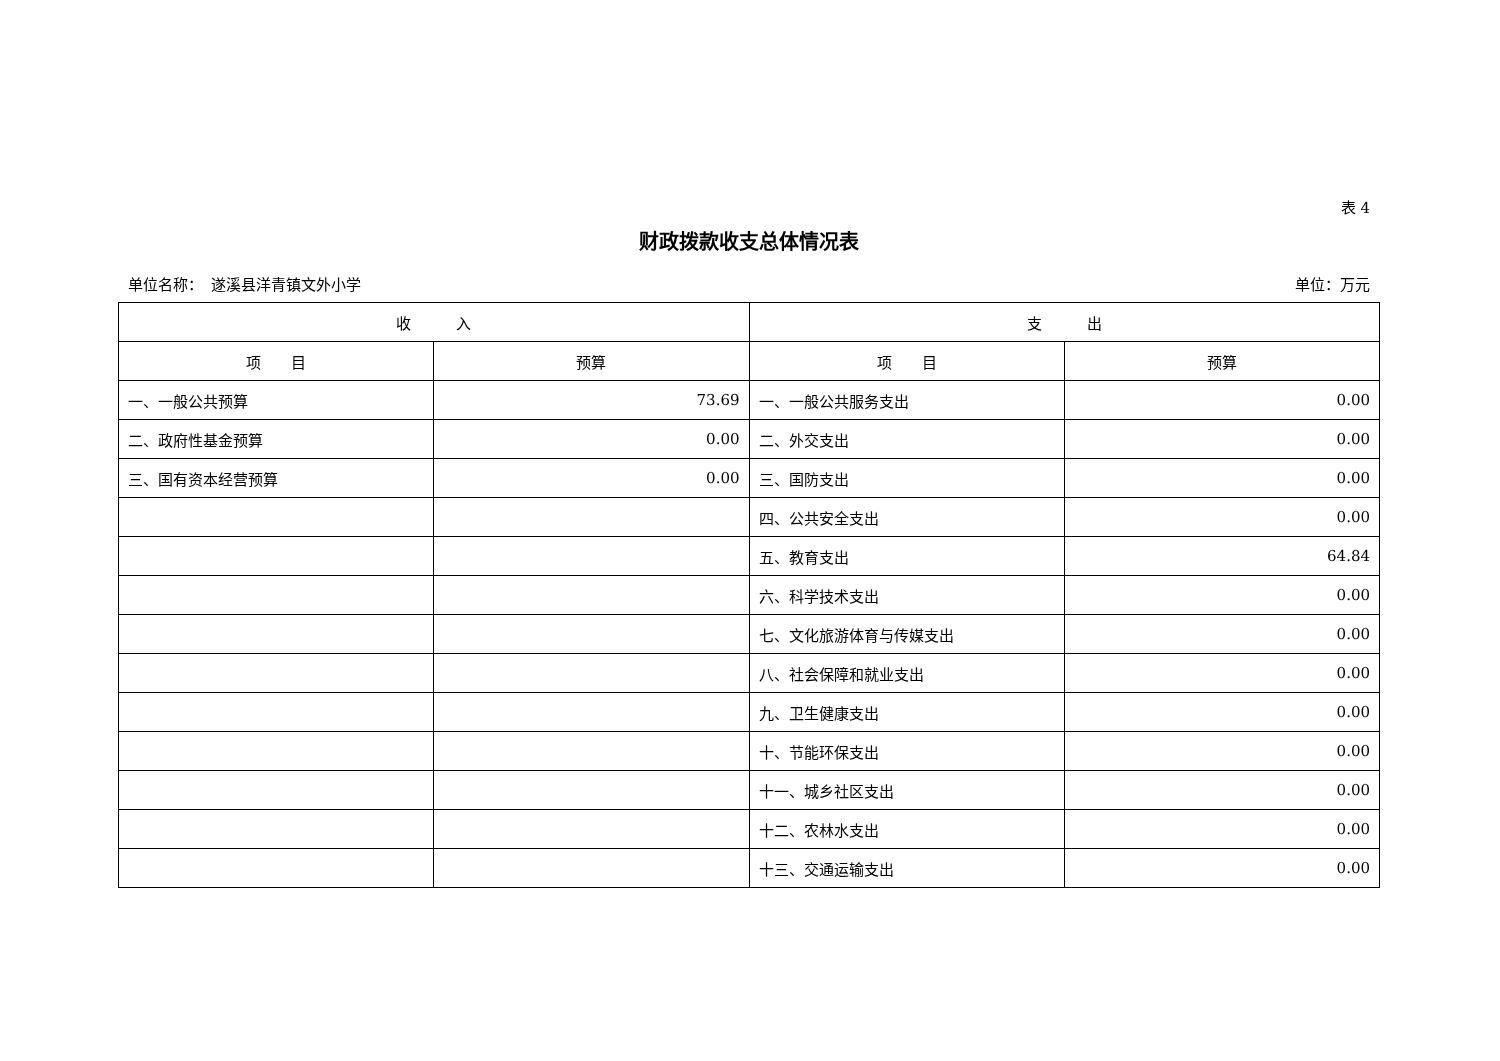表 4
财政拨款收支总体情况表
单位名称：　遂溪县洋青镇文外小学 单位：万元
| 收 入 | | 支 出 | |
| --- | --- | --- | --- |
| 项 目 | 预算 | 项 目 | 预算 |
| 一、一般公共预算 | 73.69 | 一、一般公共服务支出 | 0.00 |
| 二、政府性基金预算 | 0.00 | 二、外交支出 | 0.00 |
| 三、国有资本经营预算 | 0.00 | 三、国防支出 | 0.00 |
| | | 四、公共安全支出 | 0.00 |
| | | 五、教育支出 | 64.84 |
| | | 六、科学技术支出 | 0.00 |
| | | 七、文化旅游体育与传媒支出 | 0.00 |
| | | 八、社会保障和就业支出 | 0.00 |
| | | 九、卫生健康支出 | 0.00 |
| | | 十、节能环保支出 | 0.00 |
| | | 十一、城乡社区支出 | 0.00 |
| | | 十二、农林水支出 | 0.00 |
| | | 十三、交通运输支出 | 0.00 |